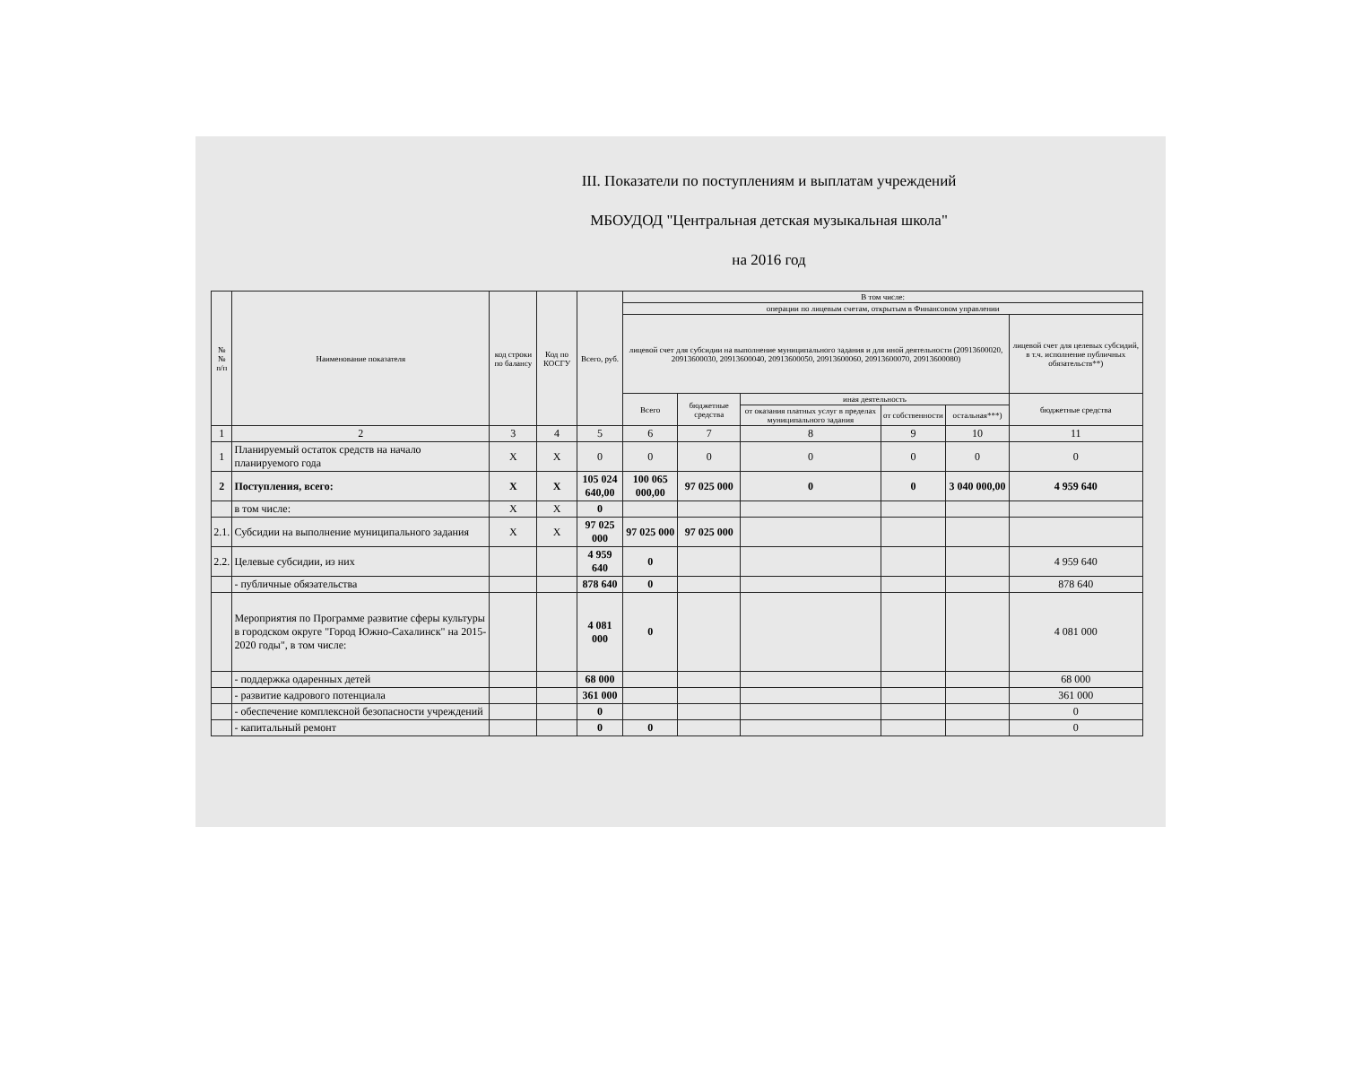III. Показатели по поступлениям и выплатам учреждений
МБОУДОД "Центральная детская музыкальная школа"
на 2016 год
| № № п/п | Наименование показателя | код строки по балансу | Код по КОСГУ | Всего, руб. | В том числе: | | | | | |
| --- | --- | --- | --- | --- | --- | --- | --- | --- | --- | --- |
| | | | | | операции по лицевым счетам, открытым в Финансовом управлении | | | | | |
| | | | | | лицевой счет для субсидии на выполнение муниципального задания и для иной деятельности (20913600020, 20913600030, 20913600040, 20913600050, 20913600060, 20913600070, 20913600080) | | | | | лицевой счет для целевых субсидий, в т.ч. исполнение публичных обязательств**) |
| | | | | | Всего | бюджетные средства | иная деятельность | | | бюджетные средства |
| | | | | | | | от оказания платных услуг в пределах муниципального задания | от собственности | остальная***) | |
| 1 | 2 | 3 | 4 | 5 | 6 | 7 | 8 | 9 | 10 | 11 |
| 1 | Планируемый остаток средств на начало планируемого года | X | X | 0 | 0 | 0 | 0 | 0 | 0 | 0 |
| 2 | Поступления, всего: | X | X | 105 024 640,00 | 100 065 000,00 | 97 025 000 | 0 | 0 | 3 040 000,00 | 4 959 640 |
| | в том числе: | X | X | 0 | | | | | | |
| 2.1. | Субсидии на выполнение муниципального задания | X | X | 97 025 000 | 97 025 000 | 97 025 000 | | | | |
| 2.2. | Целевые субсидии, из них | | | 4 959 640 | 0 | | | | | 4 959 640 |
| | - публичные обязательства | | | 878 640 | 0 | | | | | 878 640 |
| | Мероприятия по Программе развитие сферы культуры в городском округе "Город Южно-Сахалинск" на 2015-2020 годы", в том числе: | | | 4 081 000 | 0 | | | | | 4 081 000 |
| | - поддержка одаренных детей | | | 68 000 | | | | | | 68 000 |
| | - развитие кадрового потенциала | | | 361 000 | | | | | | 361 000 |
| | - обеспечение комплексной безопасности учреждений | | | 0 | | | | | | 0 |
| | - капитальный ремонт | | | 0 | 0 | | | | | 0 |